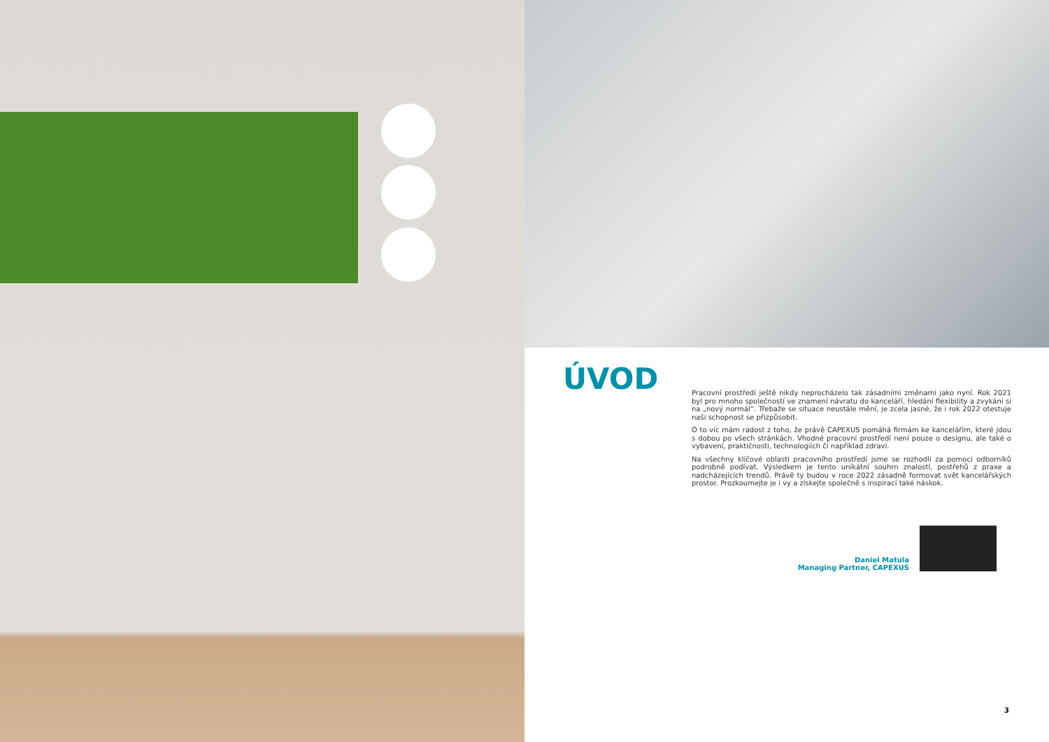ÚVOD
Pracovní prostředí ještě nikdy neprocházelo tak zásadními změnami jako nyní. Rok 2021 byl pro mnoho společností ve znamení návratu do kanceláří, hledání flexibility a zvykání si na „nový normál“. Třebaže se situace neustále mění, je zcela jasné, že i rok 2022 otestuje naši schopnost se přizpůsobit.
O to víc mám radost z toho, že právě CAPEXUS pomáhá firmám ke kancelářím, které jdou s dobou po všech stránkách. Vhodné pracovní prostředí není pouze o designu, ale také o vybavení, praktičnosti, technologiích či například zdraví.
Na všechny klíčové oblasti pracovního prostředí jsme se rozhodli za pomoci odborníků podrobně podívat. Výsledkem je tento unikátní souhrn znalostí, postřehů z praxe a nadcházejících trendů. Právě ty budou v roce 2022 zásadně formovat svět kancelářských prostor. Prozkoumejte je i vy a získejte společně s inspirací také náskok.
Daniel Matula
Managing Partner, CAPEXUS
3